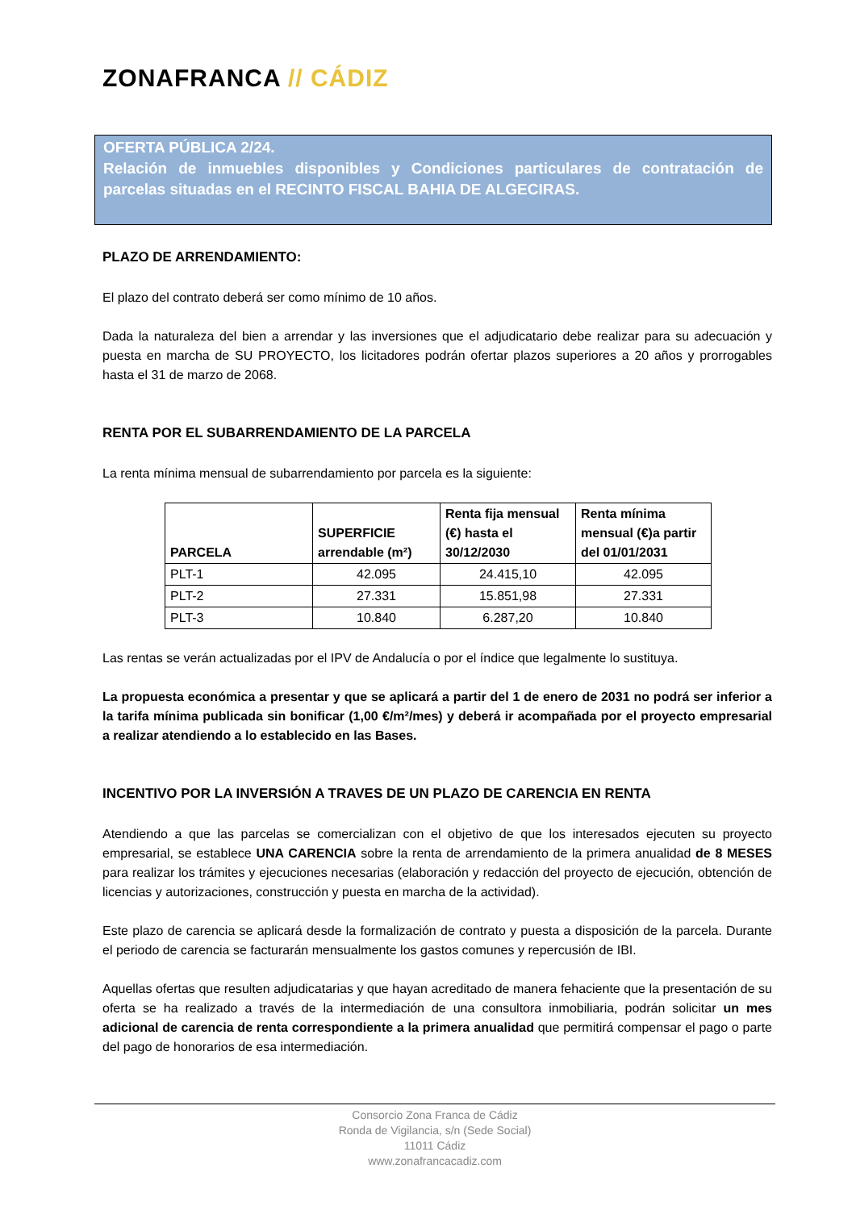ZONAFRANCA // CÁDIZ
OFERTA PÚBLICA 2/24.
Relación de inmuebles disponibles y Condiciones particulares de contratación de parcelas situadas en el RECINTO FISCAL BAHIA DE ALGECIRAS.
PLAZO DE ARRENDAMIENTO:
El plazo del contrato deberá ser como mínimo de 10 años.
Dada la naturaleza del bien a arrendar y las inversiones que el adjudicatario debe realizar para su adecuación y puesta en marcha de SU PROYECTO, los licitadores podrán ofertar plazos superiores a 20 años y prorrogables hasta el 31 de marzo de 2068.
RENTA POR EL SUBARRENDAMIENTO DE LA PARCELA
La renta mínima mensual de subarrendamiento por parcela es la siguiente:
| PARCELA | SUPERFICIE arrendable (m²) | Renta fija mensual (€) hasta el 30/12/2030 | Renta mínima mensual (€)a partir del 01/01/2031 |
| --- | --- | --- | --- |
| PLT-1 | 42.095 | 24.415,10 | 42.095 |
| PLT-2 | 27.331 | 15.851,98 | 27.331 |
| PLT-3 | 10.840 | 6.287,20 | 10.840 |
Las rentas se verán actualizadas por el IPV de Andalucía o por el índice que legalmente lo sustituya.
La propuesta económica a presentar y que se aplicará a partir del 1 de enero de 2031 no podrá ser inferior a la tarifa mínima publicada sin bonificar (1,00 €/m²/mes) y deberá ir acompañada por el proyecto empresarial a realizar atendiendo a lo establecido en las Bases.
INCENTIVO POR LA INVERSIÓN A TRAVES DE UN PLAZO DE CARENCIA EN RENTA
Atendiendo a que las parcelas se comercializan con el objetivo de que los interesados ejecuten su proyecto empresarial, se establece UNA CARENCIA sobre la renta de arrendamiento de la primera anualidad de 8 MESES para realizar los trámites y ejecuciones necesarias (elaboración y redacción del proyecto de ejecución, obtención de licencias y autorizaciones, construcción y puesta en marcha de la actividad).
Este plazo de carencia se aplicará desde la formalización de contrato y puesta a disposición de la parcela. Durante el periodo de carencia se facturarán mensualmente los gastos comunes y repercusión de IBI.
Aquellas ofertas que resulten adjudicatarias y que hayan acreditado de manera fehaciente que la presentación de su oferta se ha realizado a través de la intermediación de una consultora inmobiliaria, podrán solicitar un mes adicional de carencia de renta correspondiente a la primera anualidad que permitirá compensar el pago o parte del pago de honorarios de esa intermediación.
Consorcio Zona Franca de Cádiz
Ronda de Vigilancia, s/n (Sede Social)
11011 Cádiz
www.zonafrancacadiz.com